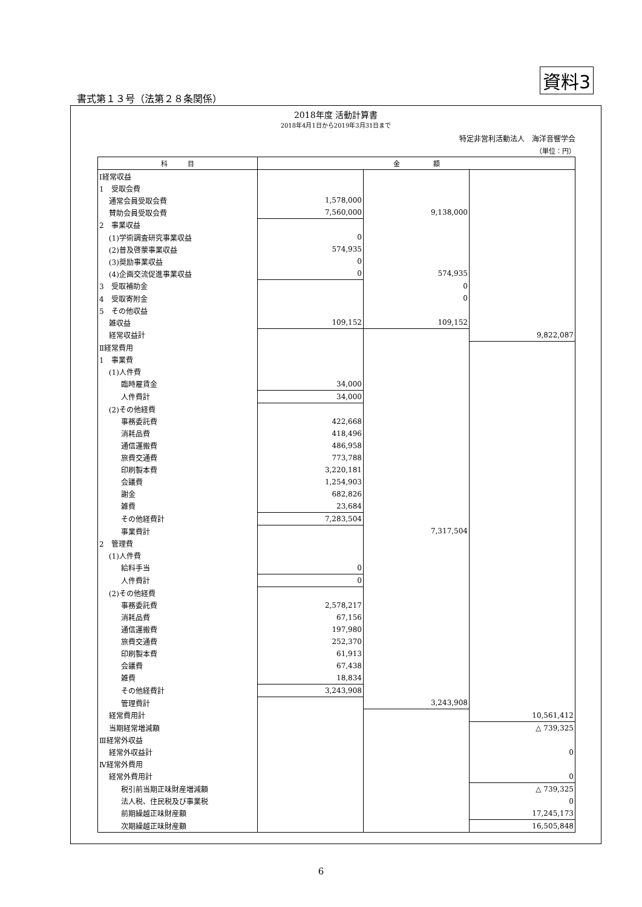資料3
書式第１３号（法第２８条関係）
2018年度 活動計算書
2018年4月1日から2019年3月31日まで
特定非営利活動法人　海洋音響学会
（単位：円）
| 科 目 | 金 額 | | |
| --- | --- | --- | --- |
| Ⅰ経常収益 | | | |
| 1 受取会費 | | | |
| 通常会員受取会費 | 1,578,000 | | |
| 賛助会員受取会費 | 7,560,000 | 9,138,000 | |
| 2 事業収益 | | | |
| (1)学術調査研究事業収益 | 0 | | |
| (2)普及啓蒙事業収益 | 574,935 | | |
| (3)奨励事業収益 | 0 | | |
| (4)企画交流促進事業収益 | 0 | 574,935 | |
| 3 受取補助金 | | 0 | |
| 4 受取寄附金 | | 0 | |
| 5 その他収益 | | | |
| 雑収益 | 109,152 | 109,152 | |
| 経常収益計 | | | 9,822,087 |
| Ⅱ経常費用 | | | |
| 1 事業費 | | | |
| (1)人件費 | | | |
| 臨時雇賃金 | 34,000 | | |
| 人件費計 | 34,000 | | |
| (2)その他経費 | | | |
| 事務委託費 | 422,668 | | |
| 消耗品費 | 418,496 | | |
| 通信運搬費 | 486,958 | | |
| 旅費交通費 | 773,788 | | |
| 印刷製本費 | 3,220,181 | | |
| 会議費 | 1,254,903 | | |
| 謝金 | 682,826 | | |
| 雑費 | 23,684 | | |
| その他経費計 | 7,283,504 | | |
| 事業費計 | | 7,317,504 | |
| 2 管理費 | | | |
| (1)人件費 | | | |
| 給料手当 | 0 | | |
| 人件費計 | 0 | | |
| (2)その他経費 | | | |
| 事務委託費 | 2,578,217 | | |
| 消耗品費 | 67,156 | | |
| 通信運搬費 | 197,980 | | |
| 旅費交通費 | 252,370 | | |
| 印刷製本費 | 61,913 | | |
| 会議費 | 67,438 | | |
| 雑費 | 18,834 | | |
| その他経費計 | 3,243,908 | | |
| 管理費計 | | 3,243,908 | |
| 経常費用計 | | | 10,561,412 |
| 当期経常増減額 | | | △ 739,325 |
| Ⅲ経常外収益 | | | |
| 経常外収益計 | | | 0 |
| Ⅳ経常外費用 | | | |
| 経常外費用計 | | | 0 |
| 税引前当期正味財産増減額 | | | △ 739,325 |
| 法人税、住民税及び事業税 | | | 0 |
| 前期繰越正味財産額 | | | 17,245,173 |
| 次期繰越正味財産額 | | | 16,505,848 |
6